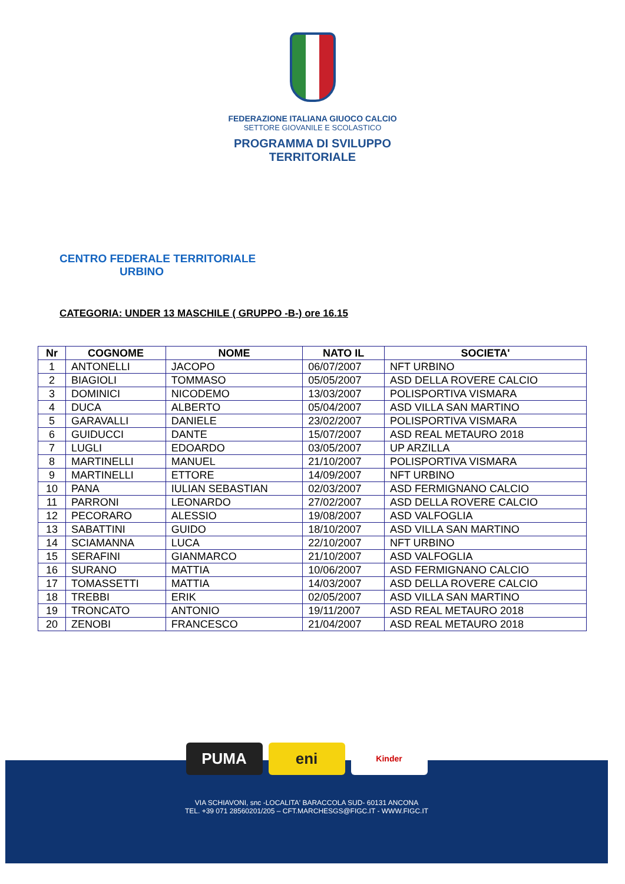FEDERAZIONE ITALIANA GIUOCO CALCIO
SETTORE GIOVANILE E SCOLASTICO
PROGRAMMA DI SVILUPPO
TERRITORIALE
CENTRO FEDERALE TERRITORIALE
URBINO
CATEGORIA: UNDER 13 MASCHILE ( GRUPPO -B-) ore 16.15
| Nr | COGNOME | NOME | NATO IL | SOCIETA' |
| --- | --- | --- | --- | --- |
| 1 | ANTONELLI | JACOPO | 06/07/2007 | NFT URBINO |
| 2 | BIAGIOLI | TOMMASO | 05/05/2007 | ASD DELLA ROVERE CALCIO |
| 3 | DOMINICI | NICODEMO | 13/03/2007 | POLISPORTIVA VISMARA |
| 4 | DUCA | ALBERTO | 05/04/2007 | ASD VILLA SAN MARTINO |
| 5 | GARAVALLI | DANIELE | 23/02/2007 | POLISPORTIVA VISMARA |
| 6 | GUIDUCCI | DANTE | 15/07/2007 | ASD REAL METAURO 2018 |
| 7 | LUGLI | EDOARDO | 03/05/2007 | UP ARZILLA |
| 8 | MARTINELLI | MANUEL | 21/10/2007 | POLISPORTIVA VISMARA |
| 9 | MARTINELLI | ETTORE | 14/09/2007 | NFT URBINO |
| 10 | PANA | IULIAN SEBASTIAN | 02/03/2007 | ASD FERMIGNANO CALCIO |
| 11 | PARRONI | LEONARDO | 27/02/2007 | ASD DELLA ROVERE CALCIO |
| 12 | PECORARO | ALESSIO | 19/08/2007 | ASD VALFOGLIA |
| 13 | SABATTINI | GUIDO | 18/10/2007 | ASD VILLA SAN MARTINO |
| 14 | SCIAMANNA | LUCA | 22/10/2007 | NFT URBINO |
| 15 | SERAFINI | GIANMARCO | 21/10/2007 | ASD VALFOGLIA |
| 16 | SURANO | MATTIA | 10/06/2007 | ASD FERMIGNANO CALCIO |
| 17 | TOMASSETTI | MATTIA | 14/03/2007 | ASD DELLA ROVERE CALCIO |
| 18 | TREBBI | ERIK | 02/05/2007 | ASD VILLA SAN MARTINO |
| 19 | TRONCATO | ANTONIO | 19/11/2007 | ASD REAL METAURO 2018 |
| 20 | ZENOBI | FRANCESCO | 21/04/2007 | ASD REAL METAURO 2018 |
PUMA eni
Kinder
VIA SCHIAVONI, snc -LOCALITA' BARACCOLA SUD- 60131 ANCONA
TEL. +39 071 28560201/205 – CFT.MARCHESGS@FIGC.IT - WWW.FIGC.IT